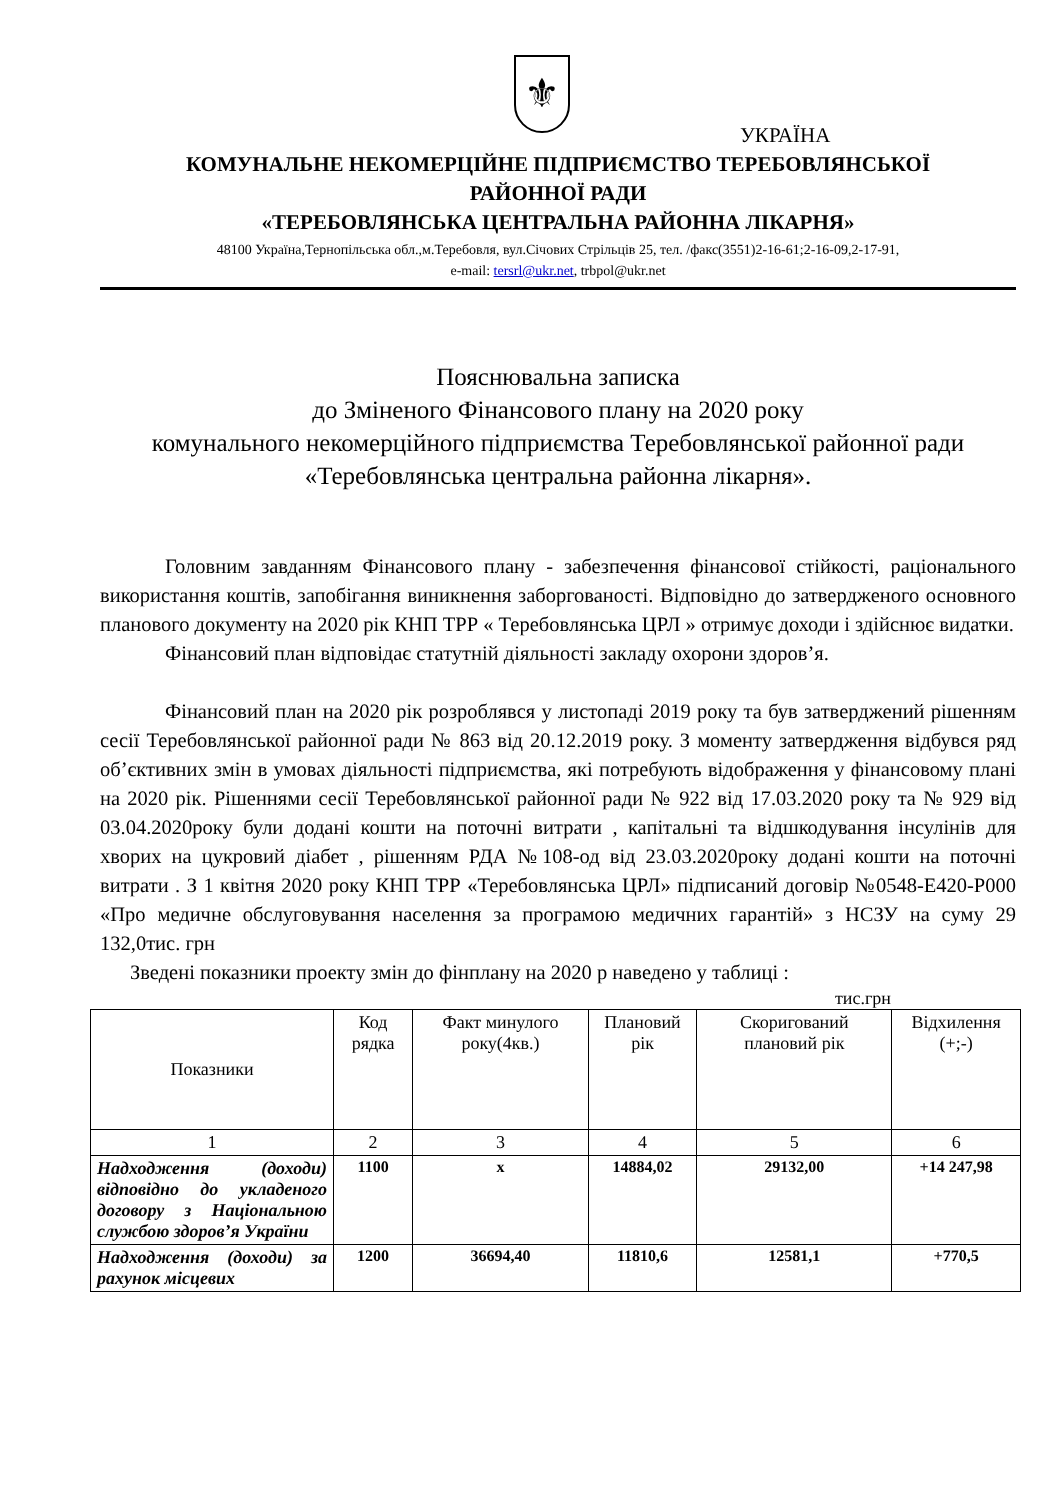⚜
УКРАЇНА
КОМУНАЛЬНЕ НЕКОМЕРЦІЙНЕ ПІДПРИЄМСТВО ТЕРЕБОВЛЯНСЬКОЇ
РАЙОННОЇ РАДИ
«ТЕРЕБОВЛЯНСЬКА ЦЕНТРАЛЬНА РАЙОННА ЛІКАРНЯ»
48100 Україна,Тернопільська обл.,м.Теребовля, вул.Січових Стрільців 25, тел. /факс(3551)2-16-61;2-16-09,2-17-91,
e-mail: tersrl@ukr.net, trbpol@ukr.net
Пояснювальна записка
до Зміненого Фінансового плану на 2020 року
комунального некомерційного підприємства Теребовлянської районної ради «Теребовлянська центральна районна лікарня».
Головним завданням Фінансового плану - забезпечення фінансової стійкості, раціонального використання коштів, запобігання виникнення заборгованості. Відповідно до затвердженого основного планового документу на 2020 рік КНП ТРР « Теребовлянська ЦРЛ » отримує доходи і здійснює видатки.
Фінансовий план відповідає статутній діяльності закладу охорони здоров’я.
Фінансовий план на 2020 рік розроблявся у листопаді 2019 року та був затверджений рішенням сесії Теребовлянської районної ради № 863 від 20.12.2019 року. З моменту затвердження відбувся ряд об’єктивних змін в умовах діяльності підприємства, які потребують відображення у фінансовому плані на 2020 рік. Рішеннями сесії Теребовлянської районної ради № 922 від 17.03.2020 року та № 929 від 03.04.2020року були додані кошти на поточні витрати , капітальні та відшкодування інсулінів для хворих на цукровий діабет , рішенням РДА №108-од від 23.03.2020року додані кошти на поточні витрати . З 1 квітня 2020 року КНП ТРР «Теребовлянська ЦРЛ» підписаний договір №0548-Е420-Р000 «Про медичне обслуговування населення за програмою медичних гарантій» з НСЗУ на суму 29 132,0тис. грн
Зведені показники проекту змін до фінплану на 2020 р наведено у таблиці :
тис.грн
| Показники | Код рядка | Факт минулого року(4кв.) | Плановий рік | Скоригований плановий рік | Відхилення (+;-) |
| --- | --- | --- | --- | --- | --- |
| 1 | 2 | 3 | 4 | 5 | 6 |
| Надходження (доходи) відповідно до укладеного договору з Національною службою здоров’я України | 1100 | х | 14884,02 | 29132,00 | +14 247,98 |
| Надходження (доходи) за рахунок місцевих | 1200 | 36694,40 | 11810,6 | 12581,1 | +770,5 |